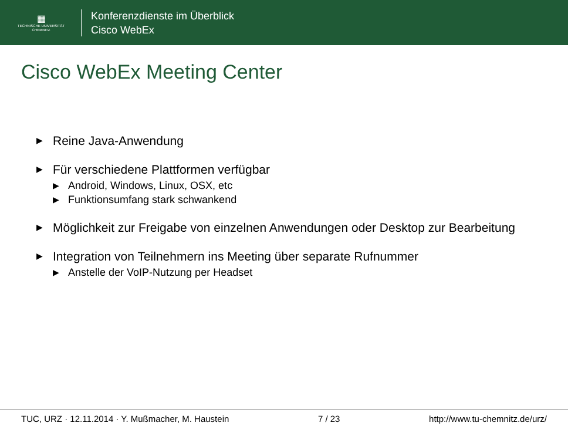▦
TECHNISCHE UNIVERSITÄT
CHEMNITZ
Konferenzdienste im Überblick
Cisco WebEx
Cisco WebEx Meeting Center
▶ Reine Java-Anwendung
▶ Für verschiedene Plattformen verfügbar
▶ Android, Windows, Linux, OSX, etc
▶ Funktionsumfang stark schwankend
▶ Möglichkeit zur Freigabe von einzelnen Anwendungen oder Desktop zur Bearbeitung
▶ Integration von Teilnehmern ins Meeting über separate Rufnummer
▶ Anstelle der VoIP-Nutzung per Headset
TUC, URZ · 12.11.2014 · Y. Mußmacher, M. Haustein 7 / 23 http://www.tu-chemnitz.de/urz/